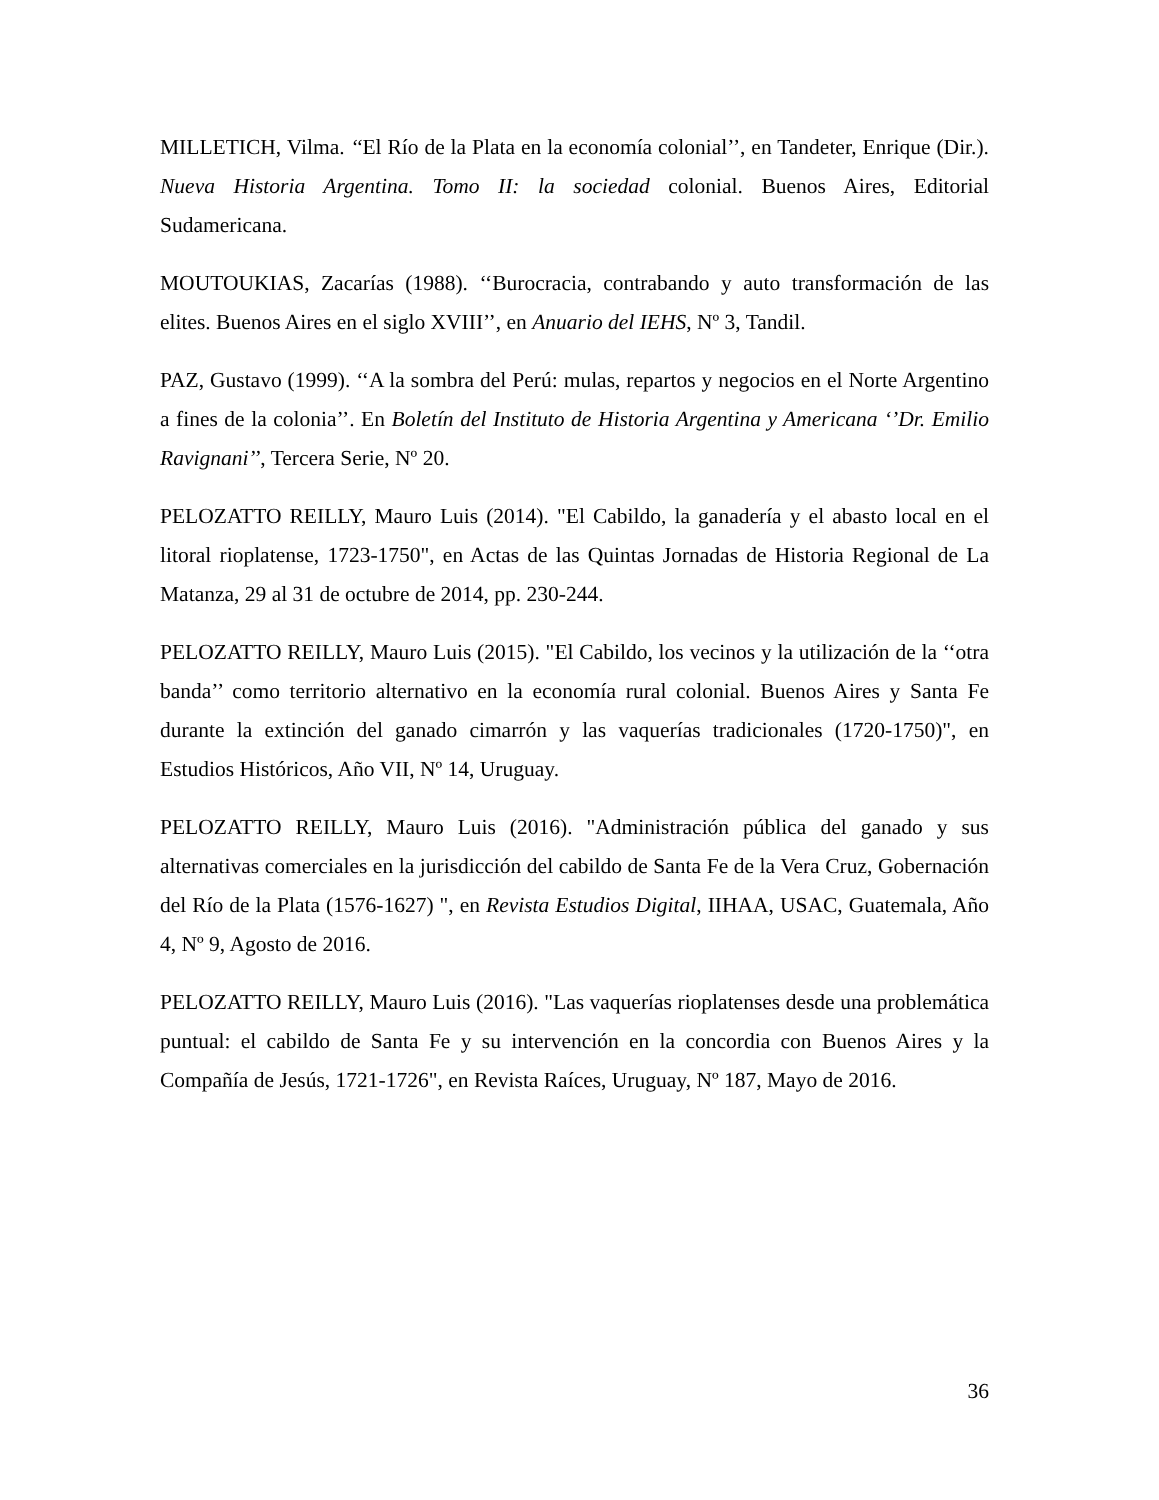MILLETICH, Vilma. ‘‘El Río de la Plata en la economía colonial’’, en Tandeter, Enrique (Dir.). Nueva Historia Argentina. Tomo II: la sociedad colonial. Buenos Aires, Editorial Sudamericana.
MOUTOUKIAS, Zacarías (1988). ‘‘Burocracia, contrabando y auto transformación de las elites. Buenos Aires en el siglo XVIII’’, en Anuario del IEHS, Nº 3, Tandil.
PAZ, Gustavo (1999). ‘‘A la sombra del Perú: mulas, repartos y negocios en el Norte Argentino a fines de la colonia’’. En Boletín del Instituto de Historia Argentina y Americana ‘’Dr. Emilio Ravignani’’, Tercera Serie, Nº 20.
PELOZATTO REILLY, Mauro Luis (2014). "El Cabildo, la ganadería y el abasto local en el litoral rioplatense, 1723-1750", en Actas de las Quintas Jornadas de Historia Regional de La Matanza, 29 al 31 de octubre de 2014, pp. 230-244.
PELOZATTO REILLY, Mauro Luis (2015). "El Cabildo, los vecinos y la utilización de la ‘‘otra banda’’ como territorio alternativo en la economía rural colonial. Buenos Aires y Santa Fe durante la extinción del ganado cimarrón y las vaquerías tradicionales (1720-1750)", en Estudios Históricos, Año VII, Nº 14, Uruguay.
PELOZATTO REILLY, Mauro Luis (2016). "Administración pública del ganado y sus alternativas comerciales en la jurisdicción del cabildo de Santa Fe de la Vera Cruz, Gobernación del Río de la Plata (1576-1627) ", en Revista Estudios Digital, IIHAA, USAC, Guatemala, Año 4, Nº 9, Agosto de 2016.
PELOZATTO REILLY, Mauro Luis (2016). "Las vaquerías rioplatenses desde una problemática puntual: el cabildo de Santa Fe y su intervención en la concordia con Buenos Aires y la Compañía de Jesús, 1721-1726", en Revista Raíces, Uruguay, Nº 187, Mayo de 2016.
36